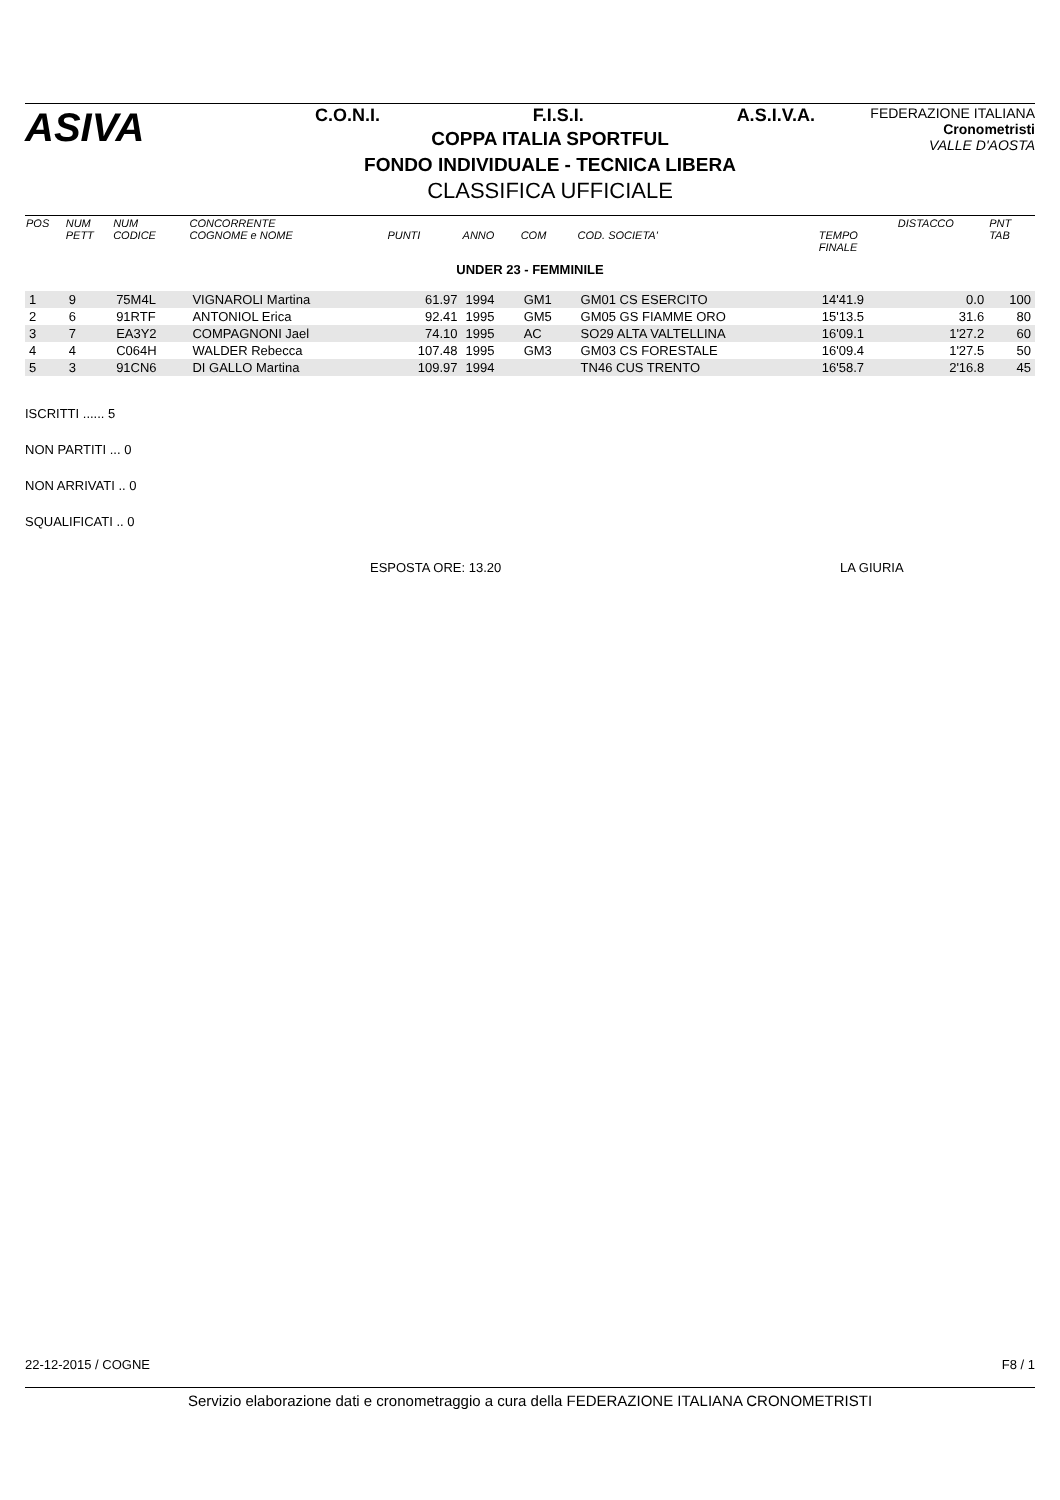ASIVA
C.O.N.I. F.I.S.I. A.S.I.V.A.
COPPA ITALIA SPORTFUL
FONDO INDIVIDUALE - TECNICA LIBERA
CLASSIFICA UFFICIALE
FEDERAZIONE ITALIANA
Cronometristi
VALLE D'AOSTA
| POS | NUM PETT | NUM CODICE | CONCORRENTE COGNOME e NOME | PUNTI | ANNO | COM | COD. SOCIETA' | TEMPO FINALE | DISTACCO | PNT TAB |
| --- | --- | --- | --- | --- | --- | --- | --- | --- | --- | --- |
| UNDER 23 - FEMMINILE | | | | | | | | | | |
| 1 | 9 | 75M4L | VIGNAROLI Martina | 61.97 | 1994 | GM1 | GM01 CS ESERCITO | 14'41.9 | 0.0 | 100 |
| 2 | 6 | 91RTF | ANTONIOL Erica | 92.41 | 1995 | GM5 | GM05 GS FIAMME ORO | 15'13.5 | 31.6 | 80 |
| 3 | 7 | EA3Y2 | COMPAGNONI Jael | 74.10 | 1995 | AC | SO29 ALTA VALTELLINA | 16'09.1 | 1'27.2 | 60 |
| 4 | 4 | C064H | WALDER Rebecca | 107.48 | 1995 | GM3 | GM03 CS FORESTALE | 16'09.4 | 1'27.5 | 50 |
| 5 | 3 | 91CN6 | DI GALLO Martina | 109.97 | 1994 | | TN46 CUS TRENTO | 16'58.7 | 2'16.8 | 45 |
ISCRITTI ...... 5
NON PARTITI ... 0
NON ARRIVATI .. 0
SQUALIFICATI .. 0
ESPOSTA ORE: 13.20 LA GIURIA
22-12-2015 / COGNE F8 / 1
Servizio elaborazione dati e cronometraggio a cura della FEDERAZIONE ITALIANA CRONOMETRISTI